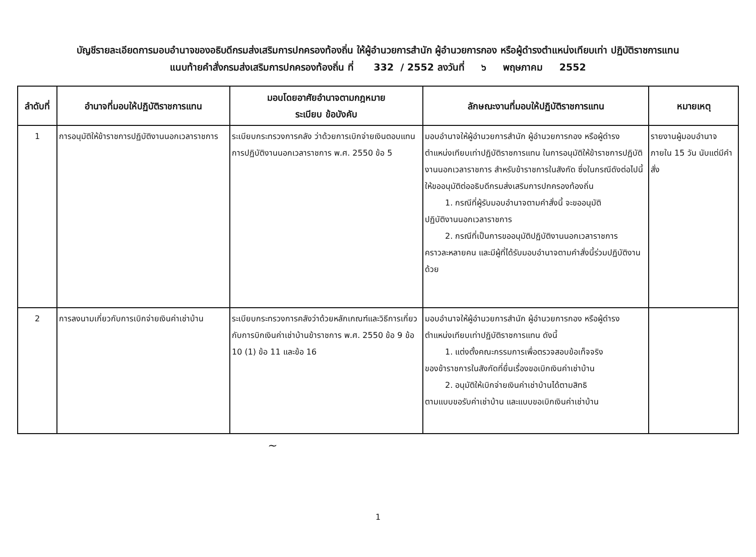บัญชีรายละเอียดการมอบอำนาจของอธิบดีกรมส่งเสริมการปกครองท้องถิ่น ให้ผู้อำนวยการสำนัก ผู้อำนวยการกอง หรือผู้ดำรงตำแหน่งเทียบเท่า ปฏิบัติราชการแทน
แนบท้ายคำสั่งกรมส่งเสริมการปกครองท้องถิ่น ที่ 332 / 2552 ลงวันที่ ๖ พฤษภาคม 2552
| ลำดับที่ | อำนาจที่มอบให้ปฏิบัติราชการแทน | มอบโดยอาศัยอำนาจตามกฎหมาย ระเบียบ ข้อบังคับ | ลักษณะงานที่มอบให้ปฏิบัติราชการแทน | หมายเหตุ |
| --- | --- | --- | --- | --- |
| 1 | การอนุมัติให้ข้าราชการปฏิบัติงานนอกเวลาราชการ | ระเบียบกระทรวงการคลัง ว่าด้วยการเบิกจ่ายเงินตอบแทนการปฏิบัติงานนอกเวลาราชการ พ.ศ. 2550 ข้อ 5 | มอบอำนาจให้ผู้อำนวยการสำนัก ผู้อำนวยการกอง หรือผู้ดำรงตำแหน่งเทียบเท่าปฏิบัติราชการแทน ในการอนุมัติให้ข้าราชการปฏิบัติงานนอกเวลาราชการ สำหรับข้าราชการในสังกัด ซึ่งในกรณีดังต่อไปนี้ให้ขออนุมัติต่ออธิบดีกรมส่งเสริมการปกครองท้องถิ่น 1. กรณีที่ผู้รับมอบอำนาจตามคำสั่งนี้ จะขออนุมัติ ปฏิบัติงานนอกเวลาราชการ 2. กรณีที่เป็นการขออนุมัติปฏิบัติงานนอกเวลาราชการ คราวละหลายคน และมีผู้ที่ได้รับมอบอำนาจตามคำสั่งนี้ร่วมปฏิบัติงานด้วย | รายงานผู้มอบอำนาจภายใน 15 วัน นับแต่มีคำสั่ง |
| 2 | การลงนามเกี่ยวกับการเบิกจ่ายเงินค่าเช่าบ้าน | ระเบียบกระทรวงการคลังว่าด้วยหลักเกณฑ์และวิธีการเกี่ยวกับการบิกเงินค่าเช่าบ้านข้าราชการ พ.ศ. 2550 ข้อ 9 ข้อ 10 (1) ข้อ 11 และข้อ 16 | มอบอำนาจให้ผู้อำนวยการสำนัก ผู้อำนวยการกอง หรือผู้ดำรงตำแหน่งเทียบเท่าปฏิบัติราชการแทน ดังนี้ 1. แต่งตั้งคณะกรรมการเพื่อตรวจสอบข้อเท็จจริง ของข้าราชการในสังกัดที่ยื่นเรื่องขอเบิกเงินค่าเช่าบ้าน 2. อนุมัติให้เบิกจ่ายเงินค่าเช่าบ้านได้ตามสิทธิ ตามแบบขอรับค่าเช่าบ้าน และแบบขอเบิกเงินค่าเช่าบ้าน | |
~
1